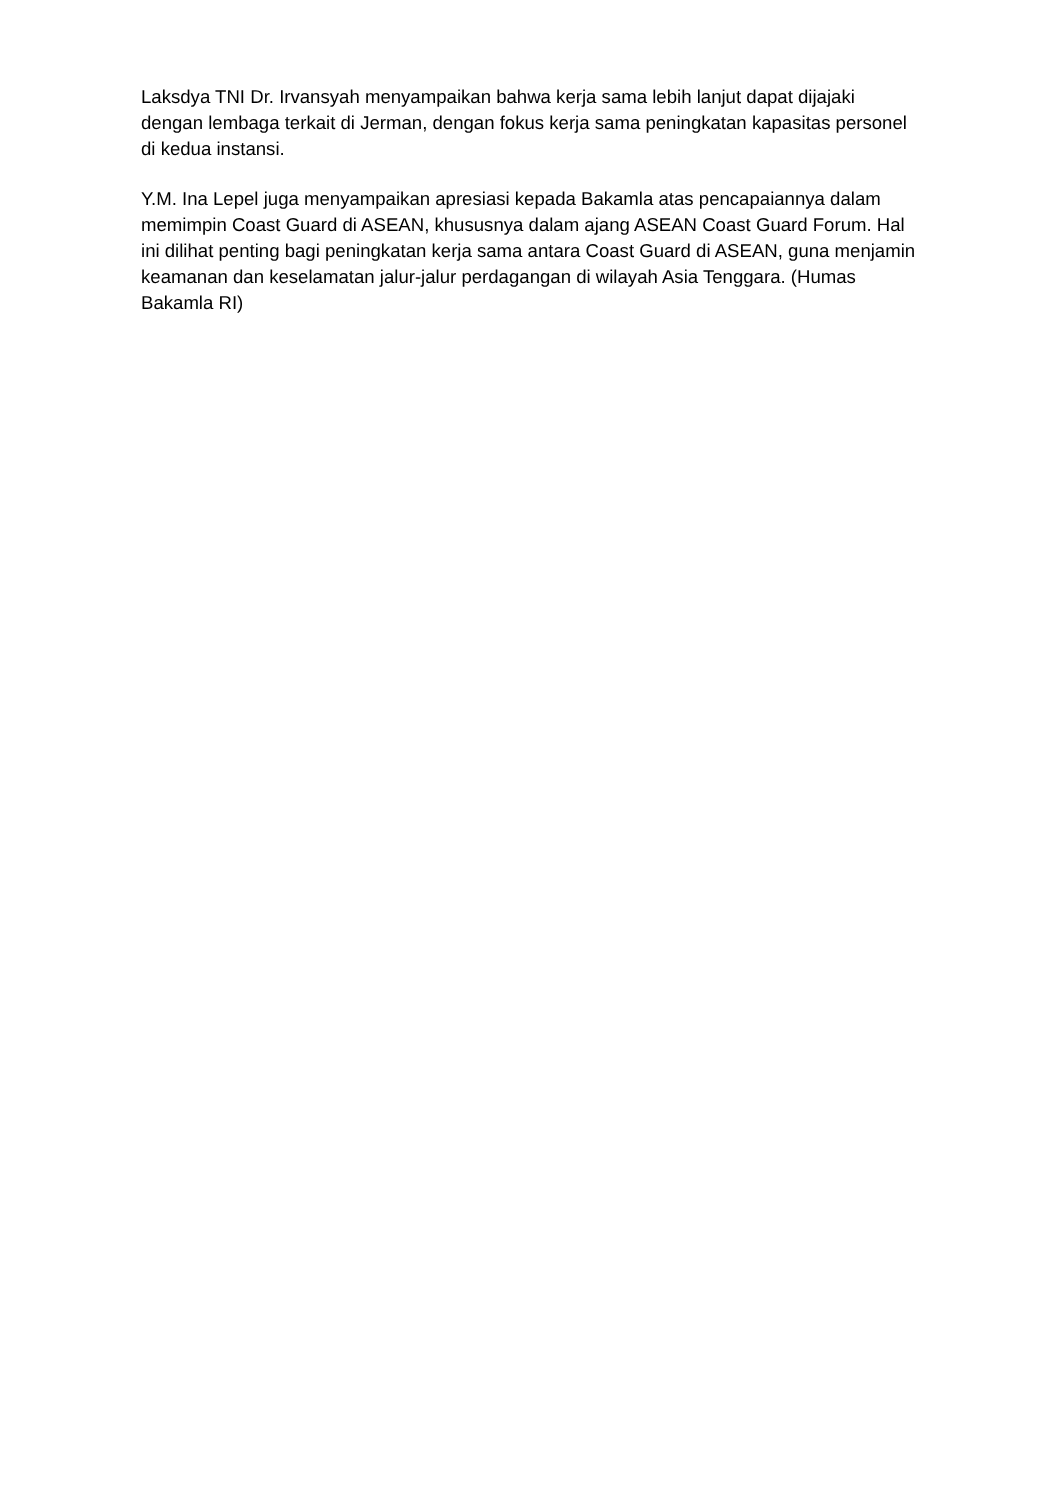Laksdya TNI Dr. Irvansyah menyampaikan bahwa kerja sama lebih lanjut dapat dijajaki dengan lembaga terkait di Jerman, dengan fokus kerja sama peningkatan kapasitas personel di kedua instansi.
Y.M. Ina Lepel juga menyampaikan apresiasi kepada Bakamla atas pencapaiannya dalam memimpin Coast Guard di ASEAN, khususnya dalam ajang ASEAN Coast Guard Forum. Hal ini dilihat penting bagi peningkatan kerja sama antara Coast Guard di ASEAN, guna menjamin keamanan dan keselamatan jalur-jalur perdagangan di wilayah Asia Tenggara. (Humas Bakamla RI)